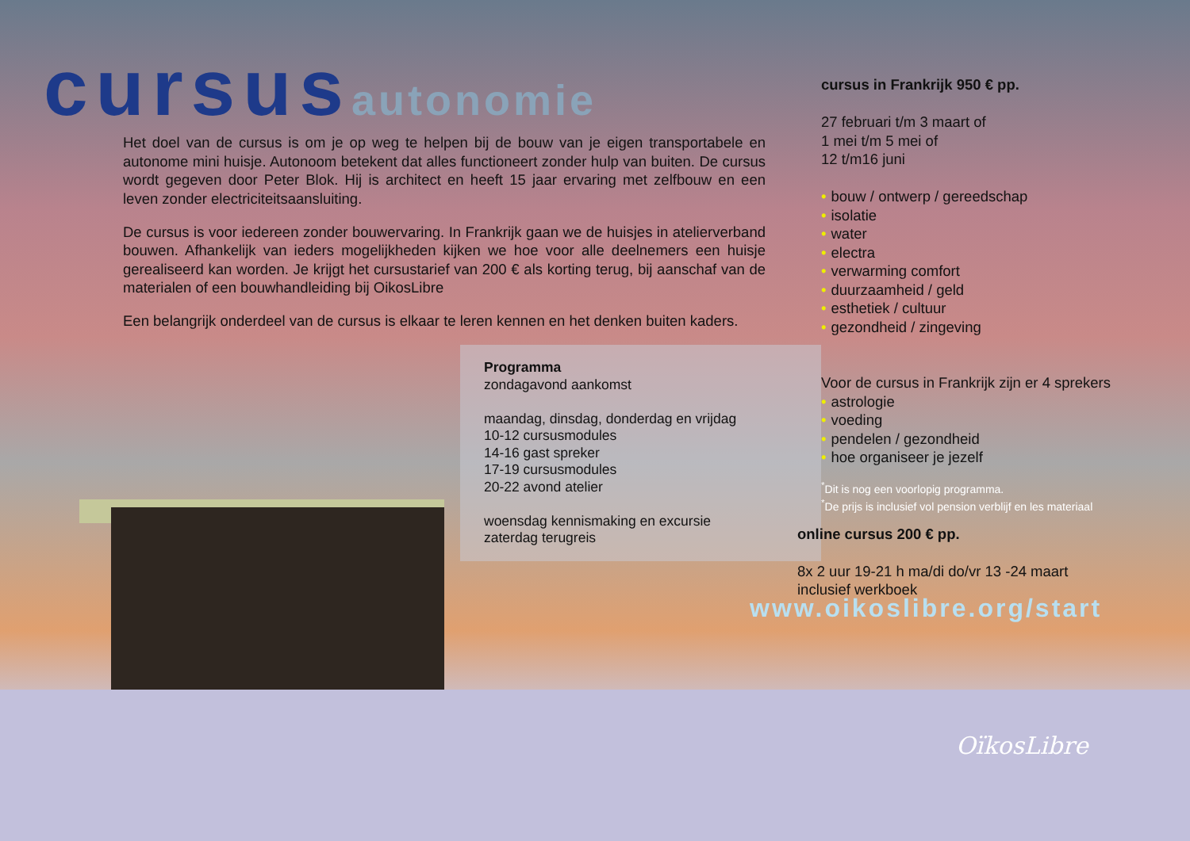cursusautonomie
Het doel van de cursus is om je op weg te helpen bij de bouw van je eigen transportabele en autonome mini huisje. Autonoom betekent dat alles functioneert zonder hulp van buiten. De cursus wordt gegeven door Peter Blok. Hij is architect en heeft 15 jaar ervaring met zelfbouw en een leven zonder electriciteitsaansluiting.
De cursus is voor iedereen zonder bouwervaring. In Frankrijk gaan we de huisjes in atelierverband bouwen. Afhankelijk van ieders mogelijkheden kijken we hoe voor alle deelnemers een huisje gerealiseerd kan worden. Je krijgt het cursustarief van 200 € als korting terug, bij aanschaf van de materialen of een bouwhandleiding bij OikosLibre
Een belangrijk onderdeel van de cursus is elkaar te leren kennen en het denken buiten kaders.
Programma
zondagavond aankomst
maandag, dinsdag, donderdag en vrijdag
10-12 cursusmodules
14-16 gast spreker
17-19 cursusmodules
20-22 avond atelier
woensdag kennismaking en excursie
zaterdag terugreis
cursus in Frankrijk 950 € pp.
27 februari t/m 3 maart of
1 mei t/m 5 mei of
12 t/m16 juni
• bouw / ontwerp / gereedschap
• isolatie
• water
• electra
• verwarming comfort
• duurzaamheid / geld
• esthetiek / cultuur
• gezondheid / zingeving
Voor de cursus in Frankrijk zijn er 4 sprekers
• astrologie
• voeding
• pendelen / gezondheid
• hoe organiseer je jezelf
<sup>*</sup> Dit is nog een voorlopig programma.
<sup>*</sup> De prijs is inclusief vol pension verblijf en les materiaal
online cursus 200 € pp.
8x 2 uur 19-21 h ma/di do/vr 13 -24 maart
inclusief werkboek
www.oikoslibre.org/start
OïkosLibre